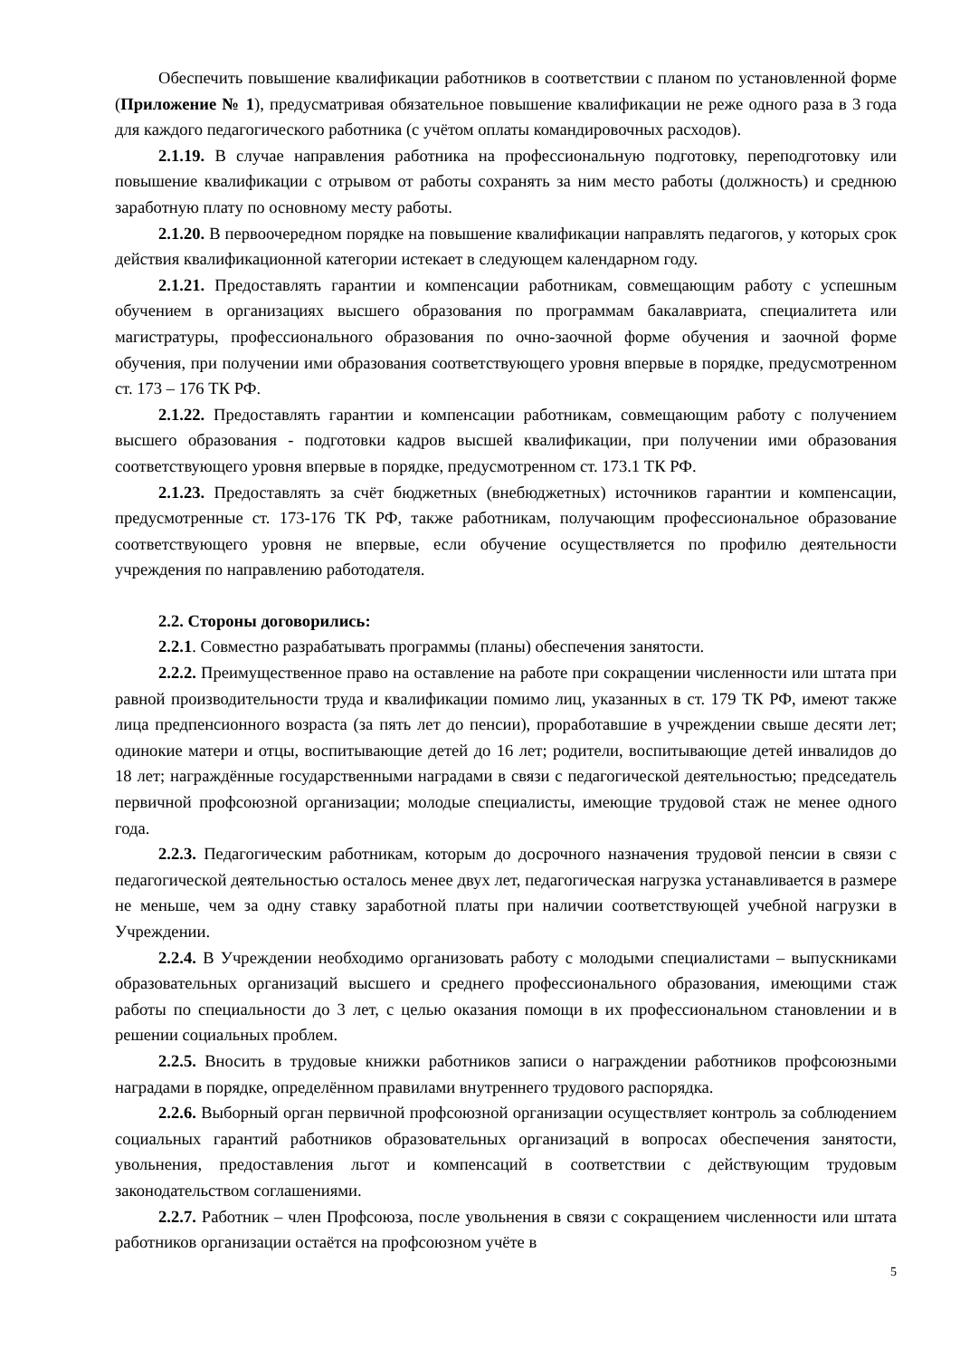Обеспечить повышение квалификации работников в соответствии с планом по установленной форме (Приложение № 1), предусматривая обязательное повышение квалификации не реже одного раза в 3 года для каждого педагогического работника (с учётом оплаты командировочных расходов).
2.1.19. В случае направления работника на профессиональную подготовку, переподготовку или повышение квалификации с отрывом от работы сохранять за ним место работы (должность) и среднюю заработную плату по основному месту работы.
2.1.20. В первоочередном порядке на повышение квалификации направлять педагогов, у которых срок действия квалификационной категории истекает в следующем календарном году.
2.1.21. Предоставлять гарантии и компенсации работникам, совмещающим работу с успешным обучением в организациях высшего образования по программам бакалавриата, специалитета или магистратуры, профессионального образования по очно-заочной форме обучения и заочной форме обучения, при получении ими образования соответствующего уровня впервые в порядке, предусмотренном ст. 173 – 176 ТК РФ.
2.1.22. Предоставлять гарантии и компенсации работникам, совмещающим работу с получением высшего образования - подготовки кадров высшей квалификации, при получении ими образования соответствующего уровня впервые в порядке, предусмотренном ст. 173.1 ТК РФ.
2.1.23. Предоставлять за счёт бюджетных (внебюджетных) источников гарантии и компенсации, предусмотренные ст. 173-176 ТК РФ, также работникам, получающим профессиональное образование соответствующего уровня не впервые, если обучение осуществляется по профилю деятельности учреждения по направлению работодателя.
2.2. Стороны договорились:
2.2.1. Совместно разрабатывать программы (планы) обеспечения занятости.
2.2.2. Преимущественное право на оставление на работе при сокращении численности или штата при равной производительности труда и квалификации помимо лиц, указанных в ст. 179 ТК РФ, имеют также лица предпенсионного возраста (за пять лет до пенсии), проработавшие в учреждении свыше десяти лет; одинокие матери и отцы, воспитывающие детей до 16 лет; родители, воспитывающие детей инвалидов до 18 лет; награждённые государственными наградами в связи с педагогической деятельностью; председатель первичной профсоюзной организации; молодые специалисты, имеющие трудовой стаж не менее одного года.
2.2.3. Педагогическим работникам, которым до досрочного назначения трудовой пенсии в связи с педагогической деятельностью осталось менее двух лет, педагогическая нагрузка устанавливается в размере не меньше, чем за одну ставку заработной платы при наличии соответствующей учебной нагрузки в Учреждении.
2.2.4. В Учреждении необходимо организовать работу с молодыми специалистами – выпускниками образовательных организаций высшего и среднего профессионального образования, имеющими стаж работы по специальности до 3 лет, с целью оказания помощи в их профессиональном становлении и в решении социальных проблем.
2.2.5. Вносить в трудовые книжки работников записи о награждении работников профсоюзными наградами в порядке, определённом правилами внутреннего трудового распорядка.
2.2.6. Выборный орган первичной профсоюзной организации осуществляет контроль за соблюдением социальных гарантий работников образовательных организаций в вопросах обеспечения занятости, увольнения, предоставления льгот и компенсаций в соответствии с действующим трудовым законодательством соглашениями.
2.2.7. Работник – член Профсоюза, после увольнения в связи с сокращением численности или штата работников организации остаётся на профсоюзном учёте в
5